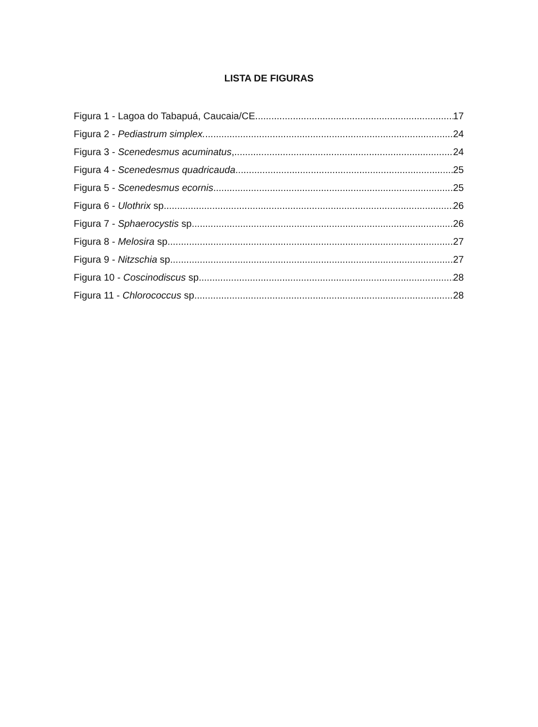LISTA DE FIGURAS
Figura 1 - Lagoa do Tabapuá, Caucaia/CE. 17
Figura 2 - Pediastrum simplex. 24
Figura 3 - Scenedesmus acuminatus, 24
Figura 4 - Scenedesmus quadricauda. 25
Figura 5 - Scenedesmus ecornis. 25
Figura 6 - Ulothrix sp. 26
Figura 7 - Sphaerocystis sp. 26
Figura 8 - Melosira sp. 27
Figura 9 - Nitzschia sp. 27
Figura 10 - Coscinodiscus sp. 28
Figura 11 - Chlorococcus sp. 28